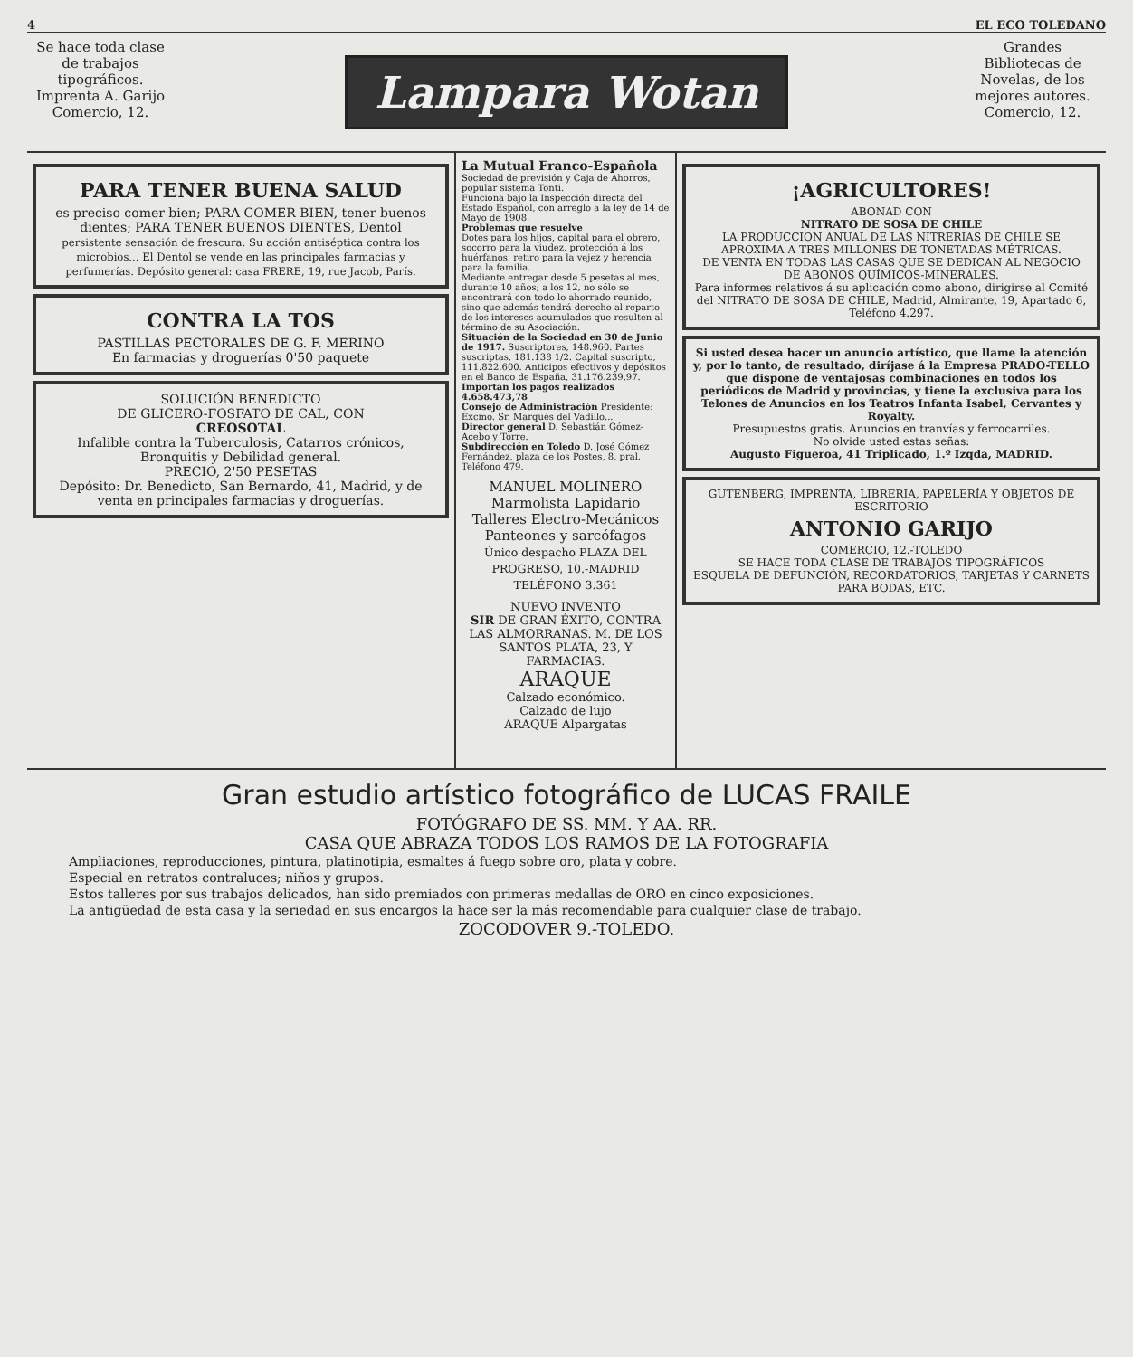4 EL ECO TOLEDANO
Se hace toda clase de trabajos tipográficos.
Imprenta A. Garijo
Comercio, 12.
Lampara Wotan
Grandes Bibliotecas de Novelas, de los mejores autores.
Comercio, 12.
PARA TENER BUENA SALUD
es preciso comer bien; PARA COMER BIEN, tener buenos dientes; PARA TENER BUENOS DIENTES, Dentol
persistente sensación de frescura. Su acción antiséptica contra los microbios... El Dentol se vende en las principales farmacias y perfumerías. Depósito general: casa FRERE, 19, rue Jacob, París.
CONTRA LA TOS
PASTILLAS PECTORALES DE G. F. MERINO
En farmacias y droguerías 0'50 paquete
SOLUCIÓN BENEDICTO
DE GLICERO-FOSFATO DE CAL, CON
CREOSOTAL
Infalible contra la Tuberculosis, Catarros crónicos, Bronquitis y Debilidad general.
PRECIO, 2'50 PESETAS
Depósito: Dr. Benedicto, San Bernardo, 41, Madrid, y de venta en principales farmacias y droguerías.
La Mutual Franco-Española
Sociedad de previsión y Caja de Ahorros, popular sistema Tonti.
Funciona bajo la Inspección directa del Estado Español, con arreglo a la ley de 14 de Mayo de 1908.
Problemas que resuelve
Dotes para los hijos, capital para el obrero, socorro para la viudez, protección á los huérfanos, retiro para la vejez y herencia para la familia.
Mediante entregar desde 5 pesetas al mes, durante 10 años; a los 12, no sólo se encontrará con todo lo ahorrado reunido, sino que además tendrá derecho al reparto de los intereses acumulados que resulten al término de su Asociación.
Situación de la Sociedad en 30 de Junio de 1917. Suscriptores, 148.960. Partes suscriptas, 181.138 1/2. Capital suscripto, 111.822.600. Anticipos efectivos y depósitos en el Banco de España, 31.176.239,97.
Importan los pagos realizados 4.658.473,78
Consejo de Administración Presidente: Excmo. Sr. Marqués del Vadillo...
Director general D. Sebastián Gómez-Acebo y Torre.
Subdirección en Toledo D. José Gómez Fernández, plaza de los Postes, 8, pral. Teléfono 479.
MANUEL MOLINERO
Marmolista Lapidario
Talleres Electro-Mecánicos
Panteones y sarcófagos
Único despacho PLAZA DEL PROGRESO, 10.-MADRID TELÉFONO 3.361
NUEVO INVENTO
SIR DE GRAN ÉXITO, CONTRA LAS ALMORRANAS. M. DE LOS SANTOS PLATA, 23, Y FARMACIAS.
ARAQUE
Calzado económico.
Calzado de lujo
ARAQUE Alpargatas
¡AGRICULTORES!
ABONAD CON
NITRATO DE SOSA DE CHILE
LA PRODUCCION ANUAL DE LAS NITRERIAS DE CHILE SE APROXIMA A TRES MILLONES DE TONETADAS MÉTRICAS.
DE VENTA EN TODAS LAS CASAS QUE SE DEDICAN AL NEGOCIO DE ABONOS QUÍMICOS-MINERALES.
Para informes relativos á su aplicación como abono, dirigirse al Comité del NITRATO DE SOSA DE CHILE, Madrid, Almirante, 19, Apartado 6, Teléfono 4.297.
Si usted desea hacer un anuncio artístico, que llame la atención y, por lo tanto, de resultado, diríjase á la Empresa PRADO-TELLO que dispone de ventajosas combinaciones en todos los periódicos de Madrid y provincias, y tiene la exclusiva para los Telones de Anuncios en los Teatros Infanta Isabel, Cervantes y Royalty.
Presupuestos gratis. Anuncios en tranvías y ferrocarriles.
No olvide usted estas señas:
Augusto Figueroa, 41 Triplicado, 1.º Izqda, MADRID.
GUTENBERG, IMPRENTA, LIBRERIA, PAPELERÍA Y OBJETOS DE ESCRITORIO
ANTONIO GARIJO
COMERCIO, 12.-TOLEDO
SE HACE TODA CLASE DE TRABAJOS TIPOGRÁFICOS
ESQUELA DE DEFUNCIÓN, RECORDATORIOS, TARJETAS Y CARNETS PARA BODAS, ETC.
Gran estudio artístico fotográfico de LUCAS FRAILE
FOTÓGRAFO DE SS. MM. Y AA. RR.
CASA QUE ABRAZA TODOS LOS RAMOS DE LA FOTOGRAFIA
Ampliaciones, reproducciones, pintura, platinotipia, esmaltes á fuego sobre oro, plata y cobre.
Especial en retratos contraluces; niños y grupos.
Estos talleres por sus trabajos delicados, han sido premiados con primeras medallas de ORO en cinco exposiciones.
La antigüedad de esta casa y la seriedad en sus encargos la hace ser la más recomendable para cualquier clase de trabajo.
ZOCODOVER 9.-TOLEDO.